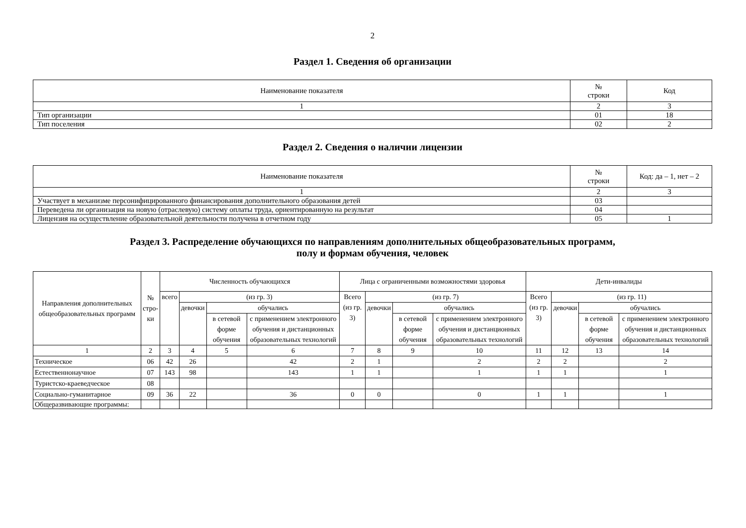2
Раздел 1. Сведения об организации
| Наименование показателя | № строки | Код |
| --- | --- | --- |
| 1 | 2 | 3 |
| Тип организации | 01 | 18 |
| Тип поселения | 02 | 2 |
Раздел 2. Сведения о наличии лицензии
| Наименование показателя | № строки | Код: да – 1, нет – 2 |
| --- | --- | --- |
| 1 | 2 | 3 |
| Участвует в механизме персонифицированного финансирования дополнительного образования детей | 03 | |
| Переведена ли организация на новую (отраслевую) систему оплаты труда, ориентированную на результат | 04 | |
| Лицензия на осуществление образовательной деятельности получена в отчетном году | 05 | 1 |
Раздел 3. Распределение обучающихся по направлениям дополнительных общеобразовательных программ,
полу и формам обучения, человек
| Направления дополнительных общеобразовательных программ | № стро- ки | Численность обучающихся | | | | Лица с ограниченными возможностями здоровья | | | | Дети-инвалиды | | | |
| --- | --- | --- | --- | --- | --- | --- | --- | --- | --- | --- | --- | --- | --- |
| | | всего | (из гр. 3) | | | Всего (из гр. 3) | (из гр. 7) | | | Всего (из гр. 3) | (из гр. 11) | | |
| | | | девочки | обучались | | | девочки | обучались | | | девочки | обучались | |
| | | | | в сетевой форме обучения | с применением электронного обучения и дистанционных образовательных технологий | | | в сетевой форме обучения | с применением электронного обучения и дистанционных образовательных технологий | | | в сетевой форме обучения | с применением электронного обучения и дистанционных образовательных технологий |
| 1 | 2 | 3 | 4 | 5 | 6 | 7 | 8 | 9 | 10 | 11 | 12 | 13 | 14 |
| Техническое | 06 | 42 | 26 | | 42 | 2 | 1 | | 2 | 2 | 2 | | 2 |
| Естественнонаучное | 07 | 143 | 98 | | 143 | 1 | 1 | | 1 | 1 | 1 | | 1 |
| Туристско-краеведческое | 08 | | | | | | | | | | | | |
| Социально-гуманитарное | 09 | 36 | 22 | | 36 | 0 | 0 | | 0 | 1 | 1 | | 1 |
| Общеразвивающие программы: | | | | | | | | | | | | | |